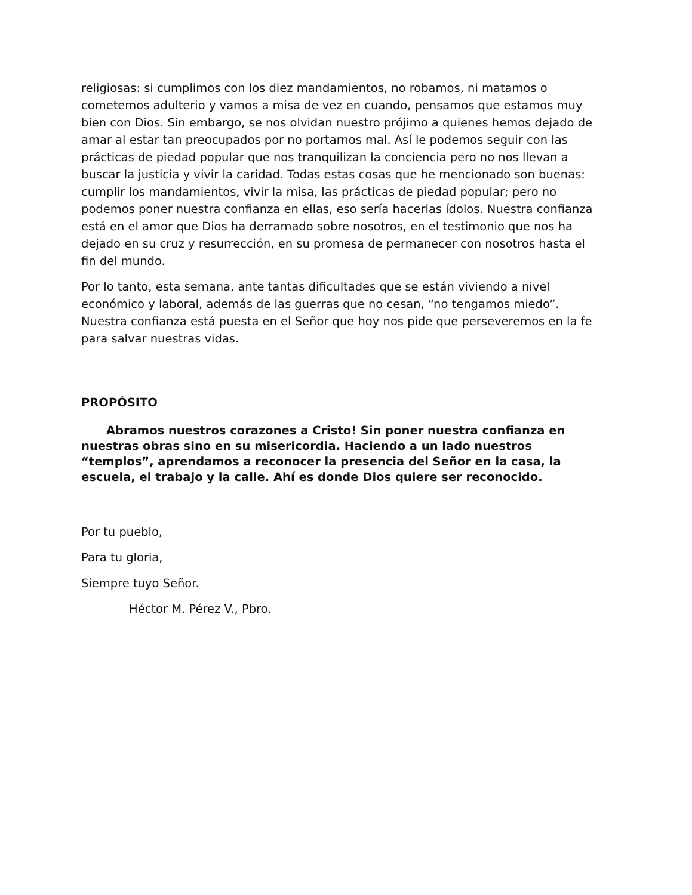religiosas: si cumplimos con los diez mandamientos, no robamos, ni matamos o cometemos adulterio y vamos a misa de vez en cuando, pensamos que estamos muy bien con Dios. Sin embargo, se nos olvidan nuestro prójimo a quienes hemos dejado de amar al estar tan preocupados por no portarnos mal. Así le podemos seguir con las prácticas de piedad popular que nos tranquilizan la conciencia pero no nos llevan a buscar la justicia y vivir la caridad. Todas estas cosas que he mencionado son buenas: cumplir los mandamientos, vivir la misa, las prácticas de piedad popular; pero no podemos poner nuestra confianza en ellas, eso sería hacerlas ídolos. Nuestra confianza está en el amor que Dios ha derramado sobre nosotros, en el testimonio que nos ha dejado en su cruz y resurrección, en su promesa de permanecer con nosotros hasta el fin del mundo.
Por lo tanto, esta semana, ante tantas dificultades que se están viviendo a nivel económico y laboral, además de las guerras que no cesan, “no tengamos miedo”. Nuestra confianza está puesta en el Señor que hoy nos pide que perseveremos en la fe para salvar nuestras vidas.
PROPÓSITO
Abramos nuestros corazones a Cristo! Sin poner nuestra confianza en nuestras obras sino en su misericordia. Haciendo a un lado nuestros “templos”, aprendamos a reconocer la presencia del Señor en la casa, la escuela, el trabajo y la calle. Ahí es donde Dios quiere ser reconocido.
Por tu pueblo,
Para tu gloria,
Siempre tuyo Señor.
Héctor M. Pérez V., Pbro.